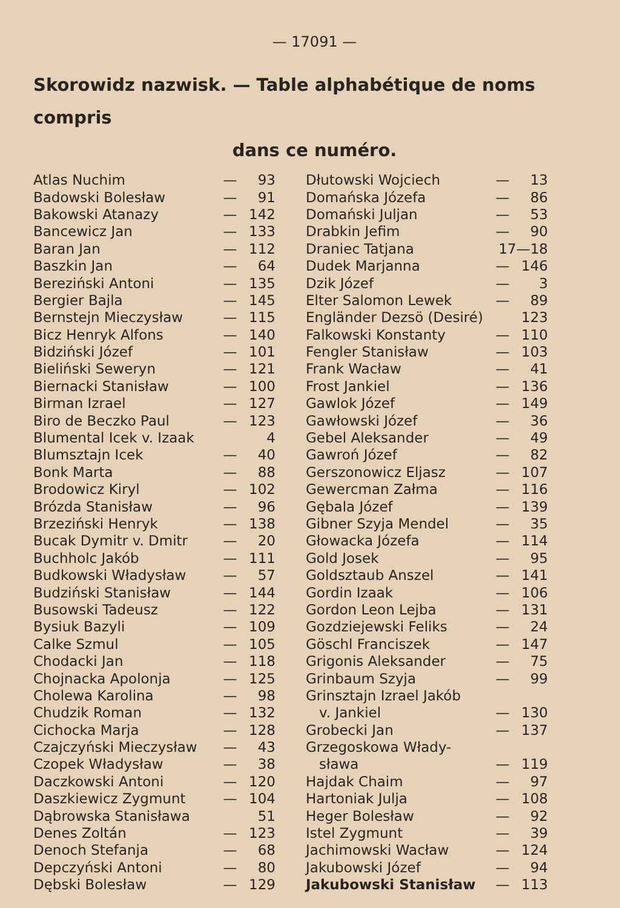— 17091 —
Skorowidz nazwisk. — Table alphabétique de noms compris
dans ce numéro.
| Atlas Nuchim | — | 93 |
| Badowski Bolesław | — | 91 |
| Bakowski Atanazy | — | 142 |
| Bancewicz Jan | — | 133 |
| Baran Jan | — | 112 |
| Baszkin Jan | — | 64 |
| Bereziński Antoni | — | 135 |
| Bergier Bajla | — | 145 |
| Bernstejn Mieczysław | — | 115 |
| Bicz Henryk Alfons | — | 140 |
| Bidziński Józef | — | 101 |
| Bieliński Seweryn | — | 121 |
| Biernacki Stanisław | — | 100 |
| Birman Izrael | — | 127 |
| Biro de Beczko Paul | — | 123 |
| Blumental Icek v. Izaak | | 4 |
| Blumsztajn Icek | — | 40 |
| Bonk Marta | — | 88 |
| Brodowicz Kiryl | — | 102 |
| Brózda Stanisław | — | 96 |
| Brzeziński Henryk | — | 138 |
| Bucak Dymitr v. Dmitr | — | 20 |
| Buchholc Jakób | — | 111 |
| Budkowski Władysław | — | 57 |
| Budziński Stanisław | — | 144 |
| Busowski Tadeusz | — | 122 |
| Bysiuk Bazyli | — | 109 |
| Calke Szmul | — | 105 |
| Chodacki Jan | — | 118 |
| Chojnacka Apolonja | — | 125 |
| Cholewa Karolina | — | 98 |
| Chudzik Roman | — | 132 |
| Cichocka Marja | — | 128 |
| Czajczyński Mieczysław | — | 43 |
| Czopek Władysław | — | 38 |
| Daczkowski Antoni | — | 120 |
| Daszkiewicz Zygmunt | — | 104 |
| Dąbrowska Stanisława | | 51 |
| Denes Zoltán | — | 123 |
| Denoch Stefanja | — | 68 |
| Depczyński Antoni | — | 80 |
| Dębski Bolesław | — | 129 |
| Dłutowski Wojciech | — | 13 |
| Domańska Józefa | — | 86 |
| Domański Juljan | — | 53 |
| Drabkin Jefim | — | 90 |
| Draniec Tatjana | 17—18 | |
| Dudek Marjanna | — | 146 |
| Dzik Józef | — | 3 |
| Elter Salomon Lewek | — | 89 |
| Engländer Dezsö (Desiré) | | 123 |
| Falkowski Konstanty | — | 110 |
| Fengler Stanisław | — | 103 |
| Frank Wacław | — | 41 |
| Frost Jankiel | — | 136 |
| Gawlok Józef | — | 149 |
| Gawłowski Józef | — | 36 |
| Gebel Aleksander | — | 49 |
| Gawroń Józef | — | 82 |
| Gerszonowicz Eljasz | — | 107 |
| Gewercman Załma | — | 116 |
| Gębala Józef | — | 139 |
| Gibner Szyja Mendel | — | 35 |
| Głowacka Józefa | — | 114 |
| Gold Josek | — | 95 |
| Goldsztaub Anszel | — | 141 |
| Gordin Izaak | — | 106 |
| Gordon Leon Lejba | — | 131 |
| Gozdziejewski Feliks | — | 24 |
| Göschl Franciszek | — | 147 |
| Grigonis Aleksander | — | 75 |
| Grinbaum Szyja | — | 99 |
| Grinsztajn Izrael Jakób | | |
| v. Jankiel | — | 130 |
| Grobecki Jan | — | 137 |
| Grzegoskowa Włady- | | |
| sława | — | 119 |
| Hajdak Chaim | — | 97 |
| Hartoniak Julja | — | 108 |
| Heger Bolesław | — | 92 |
| Istel Zygmunt | — | 39 |
| Jachimowski Wacław | — | 124 |
| Jakubowski Józef | — | 94 |
| Jakubowski Stanisław | — | 113 |